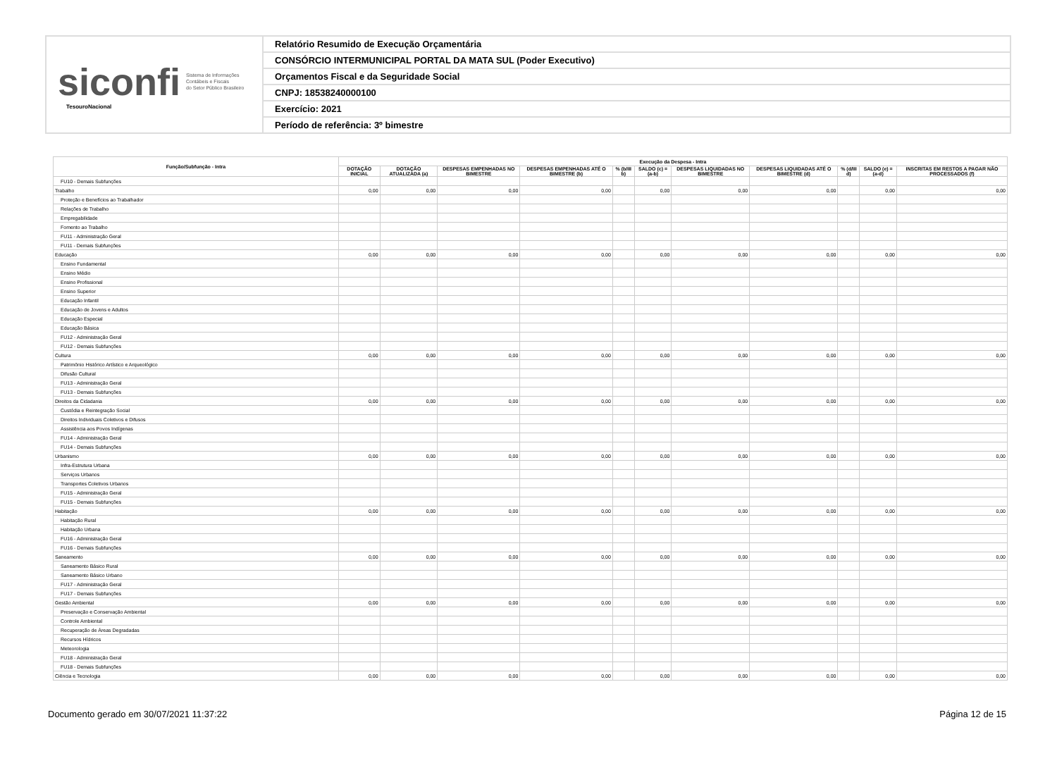siconfi Sistema de Informações
Contábeis e Fiscais
do Setor Público Brasileiro
TesouroNacional
Relatório Resumido de Execução Orçamentária
CONSÓRCIO INTERMUNICIPAL PORTAL DA MATA SUL (Poder Executivo)
Orçamentos Fiscal e da Seguridade Social
CNPJ: 18538240000100
Exercício: 2021
Período de referência: 3º bimestre
| Função/Subfunção - Intra | Execução da Despesa - Intra | | | | | | | | | | |
| --- | --- | --- | --- | --- | --- | --- | --- | --- | --- | --- | --- |
| | DOTAÇÃO INICIAL | DOTAÇÃO ATUALIZADA (a) | DESPESAS EMPENHADAS NO BIMESTRE | DESPESAS EMPENHADAS ATÉ O BIMESTRE (b) | % (b/III b) | SALDO (c) = (a-b) | DESPESAS LIQUIDADAS NO BIMESTRE | DESPESAS LIQUIDADAS ATÉ O BIMESTRE (d) | % (d/III d) | SALDO (e) = (a-d) | INSCRITAS EM RESTOS A PAGAR NÃO PROCESSADOS (f) |
| FU10 - Demais Subfunções | | | | | | | | | | | |
| Trabalho | 0,00 | 0,00 | 0,00 | 0,00 | | 0,00 | 0,00 | 0,00 | | 0,00 | 0,00 |
| Proteção e Benefícios ao Trabalhador | | | | | | | | | | | |
| Relações de Trabalho | | | | | | | | | | | |
| Empregabilidade | | | | | | | | | | | |
| Fomento ao Trabalho | | | | | | | | | | | |
| FU11 - Administração Geral | | | | | | | | | | | |
| FU11 - Demais Subfunções | | | | | | | | | | | |
| Educação | 0,00 | 0,00 | 0,00 | 0,00 | | 0,00 | 0,00 | 0,00 | | 0,00 | 0,00 |
| Ensino Fundamental | | | | | | | | | | | |
| Ensino Médio | | | | | | | | | | | |
| Ensino Profissional | | | | | | | | | | | |
| Ensino Superior | | | | | | | | | | | |
| Educação Infantil | | | | | | | | | | | |
| Educação de Jovens e Adultos | | | | | | | | | | | |
| Educação Especial | | | | | | | | | | | |
| Educação Básica | | | | | | | | | | | |
| FU12 - Administração Geral | | | | | | | | | | | |
| FU12 - Demais Subfunções | | | | | | | | | | | |
| Cultura | 0,00 | 0,00 | 0,00 | 0,00 | | 0,00 | 0,00 | 0,00 | | 0,00 | 0,00 |
| Patrimônio Histórico Artístico e Arqueológico | | | | | | | | | | | |
| Difusão Cultural | | | | | | | | | | | |
| FU13 - Administração Geral | | | | | | | | | | | |
| FU13 - Demais Subfunções | | | | | | | | | | | |
| Direitos da Cidadania | 0,00 | 0,00 | 0,00 | 0,00 | | 0,00 | 0,00 | 0,00 | | 0,00 | 0,00 |
| Custódia e Reintegração Social | | | | | | | | | | | |
| Direitos Individuais Coletivos e Difusos | | | | | | | | | | | |
| Assistência aos Povos Indígenas | | | | | | | | | | | |
| FU14 - Administração Geral | | | | | | | | | | | |
| FU14 - Demais Subfunções | | | | | | | | | | | |
| Urbanismo | 0,00 | 0,00 | 0,00 | 0,00 | | 0,00 | 0,00 | 0,00 | | 0,00 | 0,00 |
| Infra-Estrutura Urbana | | | | | | | | | | | |
| Serviços Urbanos | | | | | | | | | | | |
| Transportes Coletivos Urbanos | | | | | | | | | | | |
| FU15 - Administração Geral | | | | | | | | | | | |
| FU15 - Demais Subfunções | | | | | | | | | | | |
| Habitação | 0,00 | 0,00 | 0,00 | 0,00 | | 0,00 | 0,00 | 0,00 | | 0,00 | 0,00 |
| Habitação Rural | | | | | | | | | | | |
| Habitação Urbana | | | | | | | | | | | |
| FU16 - Administração Geral | | | | | | | | | | | |
| FU16 - Demais Subfunções | | | | | | | | | | | |
| Saneamento | 0,00 | 0,00 | 0,00 | 0,00 | | 0,00 | 0,00 | 0,00 | | 0,00 | 0,00 |
| Saneamento Básico Rural | | | | | | | | | | | |
| Saneamento Básico Urbano | | | | | | | | | | | |
| FU17 - Administração Geral | | | | | | | | | | | |
| FU17 - Demais Subfunções | | | | | | | | | | | |
| Gestão Ambiental | 0,00 | 0,00 | 0,00 | 0,00 | | 0,00 | 0,00 | 0,00 | | 0,00 | 0,00 |
| Preservação e Conservação Ambiental | | | | | | | | | | | |
| Controle Ambiental | | | | | | | | | | | |
| Recuperação de Áreas Degradadas | | | | | | | | | | | |
| Recursos Hídricos | | | | | | | | | | | |
| Meteorologia | | | | | | | | | | | |
| FU18 - Administração Geral | | | | | | | | | | | |
| FU18 - Demais Subfunções | | | | | | | | | | | |
| Ciência e Tecnologia | 0,00 | 0,00 | 0,00 | 0,00 | | 0,00 | 0,00 | 0,00 | | 0,00 | 0,00 |
Documento gerado em 30/07/2021 11:37:22 Página 12 de 15